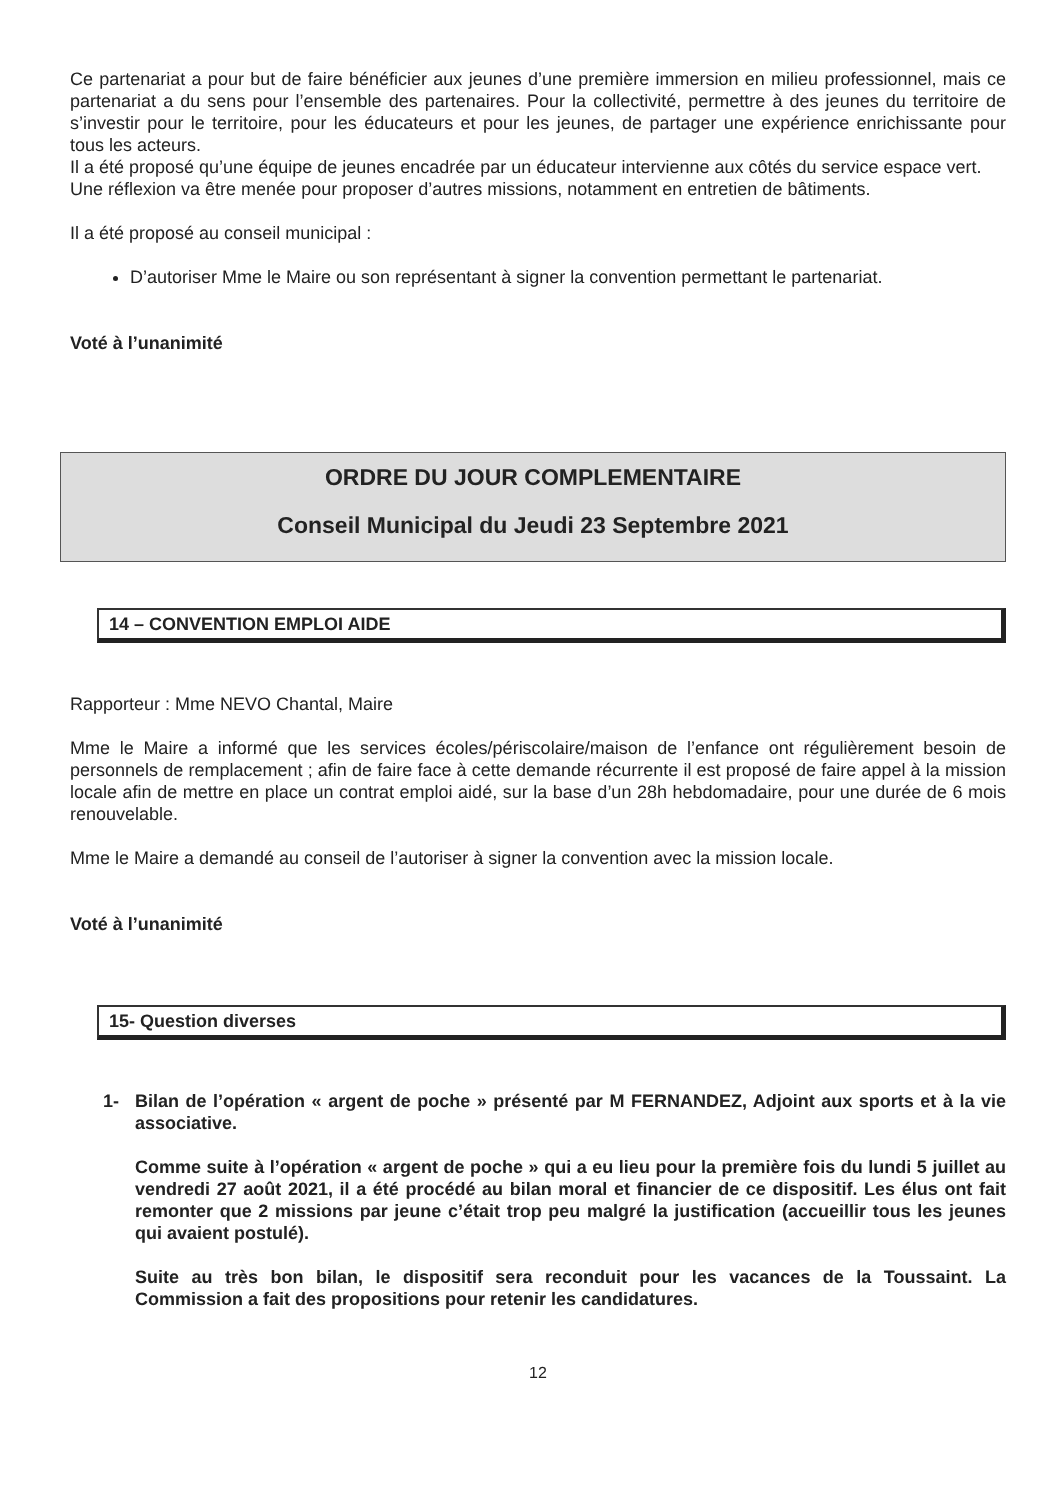Ce partenariat a pour but de faire bénéficier aux jeunes d’une première immersion en milieu professionnel, mais ce partenariat a du sens pour l’ensemble des partenaires. Pour la collectivité, permettre à des jeunes du territoire de s’investir pour le territoire, pour les éducateurs et pour les jeunes, de partager une expérience enrichissante pour tous les acteurs.
Il a été proposé qu’une équipe de jeunes encadrée par un éducateur intervienne aux côtés du service espace vert.
Une réflexion va être menée pour proposer d’autres missions, notamment en entretien de bâtiments.
Il a été proposé au conseil municipal :
D’autoriser Mme le Maire ou son représentant à signer la convention permettant le partenariat.
Voté à l’unanimité
ORDRE DU JOUR COMPLEMENTAIRE
Conseil Municipal du Jeudi 23 Septembre 2021
14 – CONVENTION EMPLOI AIDE
Rapporteur : Mme NEVO Chantal, Maire
Mme le Maire a informé que les services écoles/périscolaire/maison de l’enfance ont régulièrement besoin de personnels de remplacement ; afin de faire face à cette demande récurrente il est proposé de faire appel à la mission locale afin de mettre en place un contrat emploi aidé, sur la base d’un 28h hebdomadaire, pour une durée de 6 mois renouvelable.
Mme le Maire a demandé au conseil de l’autoriser à signer la convention avec la mission locale.
Voté à l’unanimité
15- Question diverses
1- Bilan de l’opération « argent de poche » présenté par M FERNANDEZ, Adjoint aux sports et à la vie associative.
Comme suite à l’opération « argent de poche » qui a eu lieu pour la première fois du lundi 5 juillet au vendredi 27 août 2021, il a été procédé au bilan moral et financier de ce dispositif. Les élus ont fait remonter que 2 missions par jeune c’était trop peu malgré la justification (accueillir tous les jeunes qui avaient postulé).
Suite au très bon bilan, le dispositif sera reconduit pour les vacances de la Toussaint. La Commission a fait des propositions pour retenir les candidatures.
12